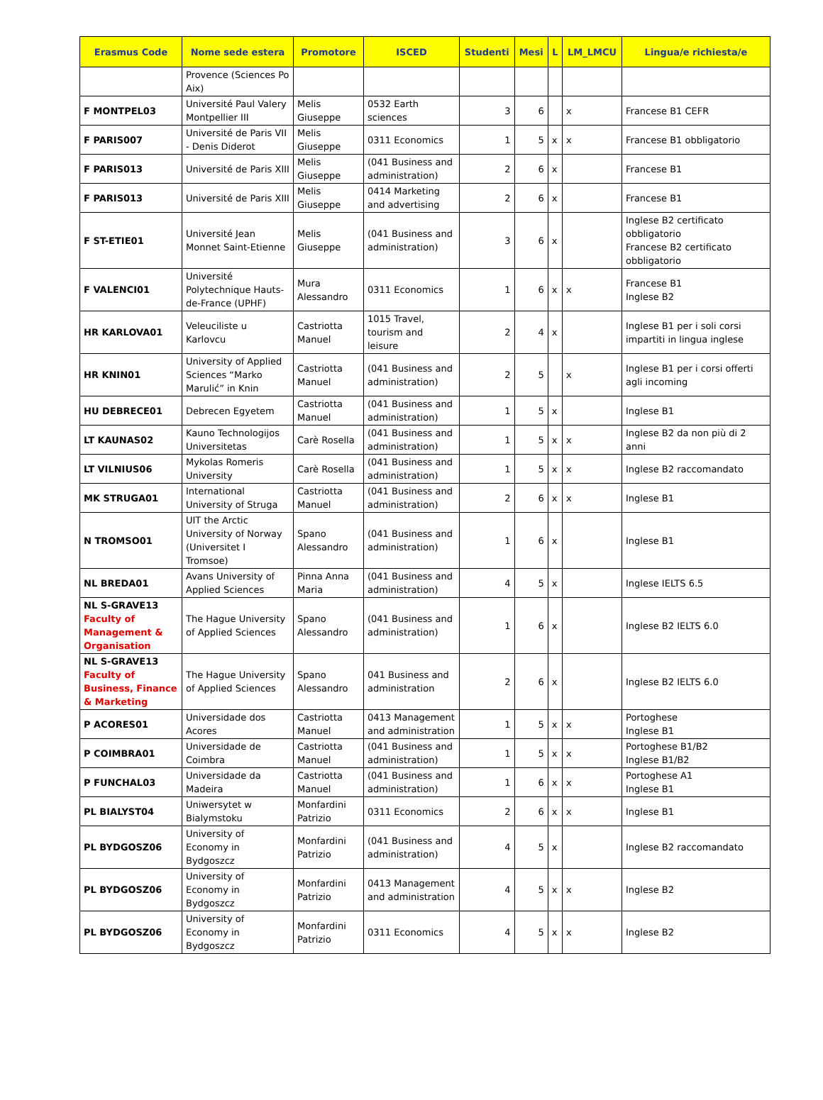| Erasmus Code | Nome sede estera | Promotore | ISCED | Studenti | Mesi | L | LM_LMCU | Lingua/e richiesta/e |
| --- | --- | --- | --- | --- | --- | --- | --- | --- |
| | Provence (Sciences Po Aix) | | | | | | | |
| F MONTPEL03 | Université Paul Valery Montpellier III | Melis Giuseppe | 0532 Earth sciences | 3 | 6 | | x | Francese B1 CEFR |
| F PARIS007 | Université de Paris VII - Denis Diderot | Melis Giuseppe | 0311 Economics | 1 | 5 | x | x | Francese B1 obbligatorio |
| F PARIS013 | Université de Paris XIII | Melis Giuseppe | (041 Business and administration) | 2 | 6 | x | | Francese B1 |
| F PARIS013 | Université de Paris XIII | Melis Giuseppe | 0414 Marketing and advertising | 2 | 6 | x | | Francese B1 |
| F ST-ETIE01 | Université Jean Monnet Saint-Etienne | Melis Giuseppe | (041 Business and administration) | 3 | 6 | x | | Inglese B2 certificato obbligatorio Francese B2 certificato obbligatorio |
| F VALENCI01 | Université Polytechnique Hauts-de-France (UPHF) | Mura Alessandro | 0311 Economics | 1 | 6 | x | x | Francese B1 Inglese B2 |
| HR KARLOVA01 | Veleuciliste u Karlovcu | Castriotta Manuel | 1015 Travel, tourism and leisure | 2 | 4 | x | | Inglese B1 per i soli corsi impartiti in lingua inglese |
| HR KNIN01 | University of Applied Sciences “Marko Marulić” in Knin | Castriotta Manuel | (041 Business and administration) | 2 | 5 | | x | Inglese B1 per i corsi offerti agli incoming |
| HU DEBRECE01 | Debrecen Egyetem | Castriotta Manuel | (041 Business and administration) | 1 | 5 | x | | Inglese B1 |
| LT KAUNAS02 | Kauno Technologijos Universitetas | Carè Rosella | (041 Business and administration) | 1 | 5 | x | x | Inglese B2 da non più di 2 anni |
| LT VILNIUS06 | Mykolas Romeris University | Carè Rosella | (041 Business and administration) | 1 | 5 | x | x | Inglese B2 raccomandato |
| MK STRUGA01 | International University of Struga | Castriotta Manuel | (041 Business and administration) | 2 | 6 | x | x | Inglese B1 |
| N TROMSO01 | UIT the Arctic University of Norway (Universitet I Tromsoe) | Spano Alessandro | (041 Business and administration) | 1 | 6 | x | | Inglese B1 |
| NL BREDA01 | Avans University of Applied Sciences | Pinna Anna Maria | (041 Business and administration) | 4 | 5 | x | | Inglese IELTS 6.5 |
| NL S-GRAVE13 Faculty of Management & Organisation | The Hague University of Applied Sciences | Spano Alessandro | (041 Business and administration) | 1 | 6 | x | | Inglese B2 IELTS 6.0 |
| NL S-GRAVE13 Faculty of Business, Finance & Marketing | The Hague University of Applied Sciences | Spano Alessandro | 041 Business and administration | 2 | 6 | x | | Inglese B2 IELTS 6.0 |
| P ACORES01 | Universidade dos Acores | Castriotta Manuel | 0413 Management and administration | 1 | 5 | x | x | Portoghese Inglese B1 |
| P COIMBRA01 | Universidade de Coimbra | Castriotta Manuel | (041 Business and administration) | 1 | 5 | x | x | Portoghese B1/B2 Inglese B1/B2 |
| P FUNCHAL03 | Universidade da Madeira | Castriotta Manuel | (041 Business and administration) | 1 | 6 | x | x | Portoghese A1 Inglese B1 |
| PL BIALYST04 | Uniwersytet w Bialymstoku | Monfardini Patrizio | 0311 Economics | 2 | 6 | x | x | Inglese B1 |
| PL BYDGOSZ06 | University of Economy in Bydgoszcz | Monfardini Patrizio | (041 Business and administration) | 4 | 5 | x | | Inglese B2 raccomandato |
| PL BYDGOSZ06 | University of Economy in Bydgoszcz | Monfardini Patrizio | 0413 Management and administration | 4 | 5 | x | x | Inglese B2 |
| PL BYDGOSZ06 | University of Economy in Bydgoszcz | Monfardini Patrizio | 0311 Economics | 4 | 5 | x | x | Inglese B2 |